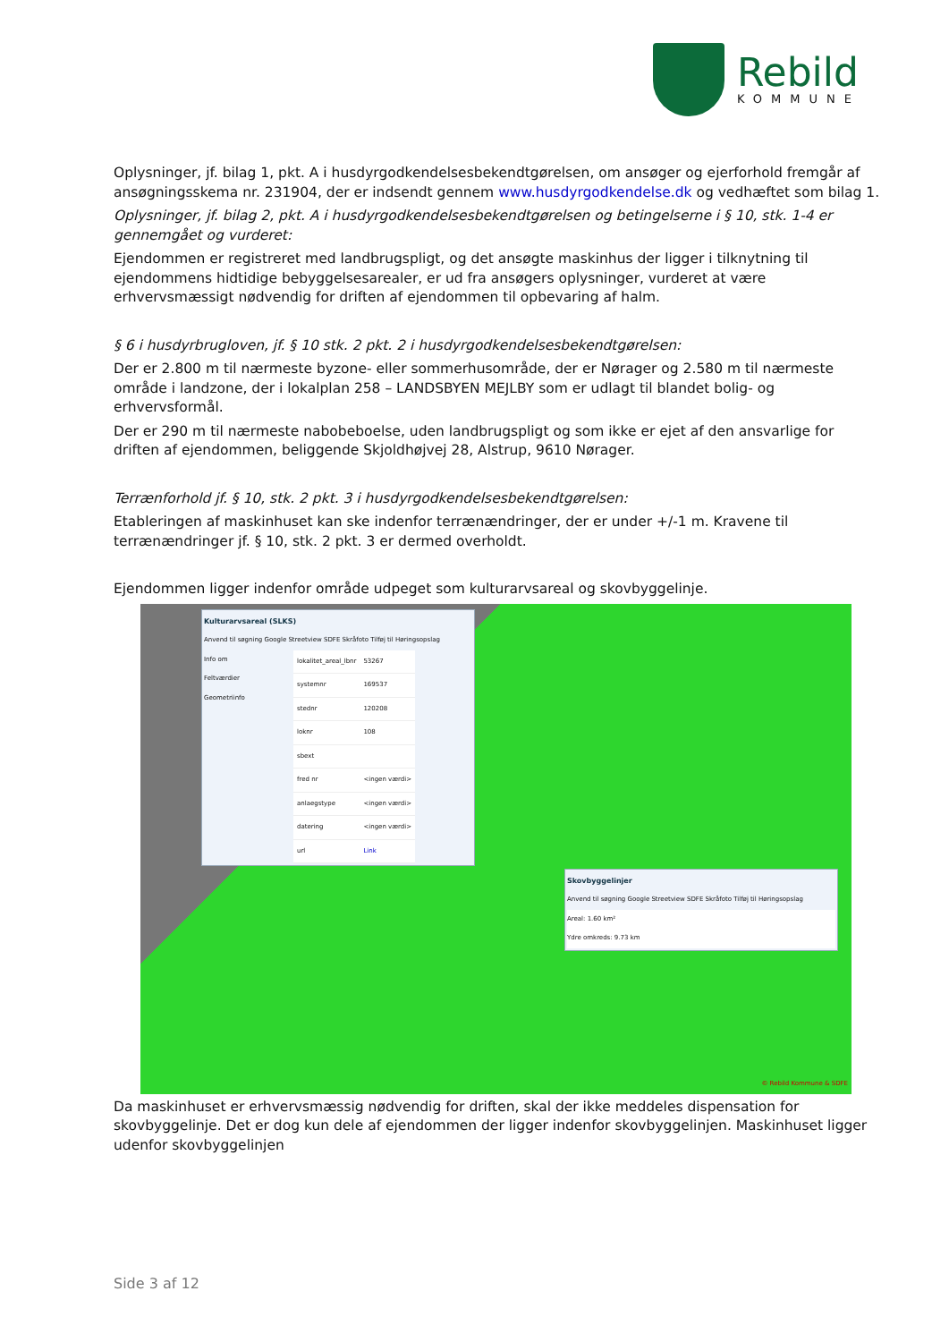Rebild
KOMMUNE
Oplysninger, jf. bilag 1, pkt. A i husdyrgodkendelsesbekendtgørelsen, om ansøger og ejerforhold fremgår af ansøgningsskema nr. 231904, der er indsendt gennem www.husdyrgodkendelse.dk og vedhæftet som bilag 1.
Oplysninger, jf. bilag 2, pkt. A i husdyrgodkendelsesbekendtgørelsen og betingelserne i § 10, stk. 1-4 er gennemgået og vurderet:
Ejendommen er registreret med landbrugspligt, og det ansøgte maskinhus der ligger i tilknytning til ejendommens hidtidige bebyggelsesarealer, er ud fra ansøgers oplysninger, vurderet at være erhvervsmæssigt nødvendig for driften af ejendommen til opbevaring af halm.
§ 6 i husdyrbrugloven, jf. § 10 stk. 2 pkt. 2 i husdyrgodkendelsesbekendtgørelsen:
Der er 2.800 m til nærmeste byzone- eller sommerhusområde, der er Nørager og 2.580 m til nærmeste område i landzone, der i lokalplan 258 – LANDSBYEN MEJLBY som er udlagt til blandet bolig- og erhvervsformål.
Der er 290 m til nærmeste nabobeboelse, uden landbrugspligt og som ikke er ejet af den ansvarlige for driften af ejendommen, beliggende Skjoldhøjvej 28, Alstrup, 9610 Nørager.
Terrænforhold jf. § 10, stk. 2 pkt. 3 i husdyrgodkendelsesbekendtgørelsen:
Etableringen af maskinhuset kan ske indenfor terrænændringer, der er under +/-1 m. Kravene til terrænændringer jf. § 10, stk. 2 pkt. 3 er dermed overholdt.
Ejendommen ligger indenfor område udpeget som kulturarvsareal og skovbyggelinje.
Kulturarvsareal (SLKS)
Anvend til søgning Google Streetview SDFE Skråfoto Tilføj til Høringsopslag
Info om
Feltværdier
Geometriinfo
| lokalitet_areal_lbnr | 53267 |
| systemnr | 169537 |
| stednr | 120208 |
| loknr | 108 |
| sbext | |
| fred nr | <ingen værdi> |
| anlaegstype | <ingen værdi> |
| datering | <ingen værdi> |
| url | Link |
Skovbyggelinjer
Anvend til søgning Google Streetview SDFE Skråfoto Tilføj til Høringsopslag
Areal: 1.60 km²
Ydre omkreds: 9.73 km
© Rebild Kommune & SDFE
Da maskinhuset er erhvervsmæssig nødvendig for driften, skal der ikke meddeles dispensation for skovbyggelinje. Det er dog kun dele af ejendommen der ligger indenfor skovbyggelinjen. Maskinhuset ligger udenfor skovbyggelinjen
Side 3 af 12